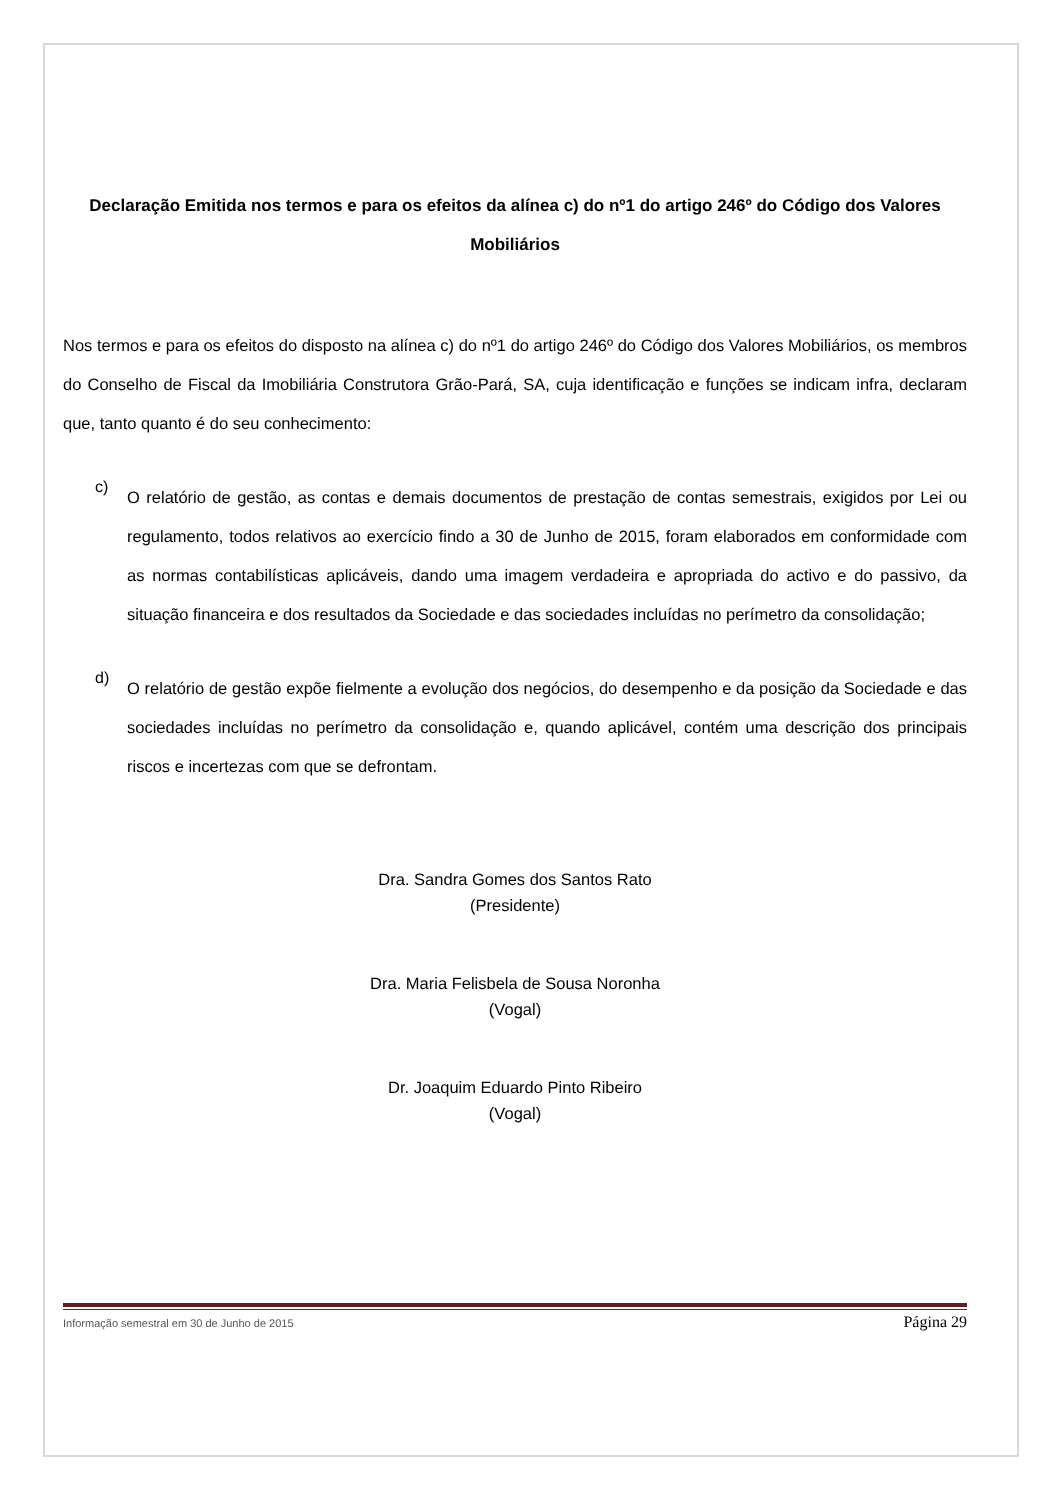Declaração Emitida nos termos e para os efeitos da alínea c) do nº1 do artigo 246º do Código dos Valores Mobiliários
Nos termos e para os efeitos do disposto na alínea c) do nº1 do artigo 246º do Código dos Valores Mobiliários, os membros do Conselho de Fiscal da Imobiliária Construtora Grão-Pará, SA, cuja identificação e funções se indicam infra, declaram que, tanto quanto é do seu conhecimento:
c)
O relatório de gestão, as contas e demais documentos de prestação de contas semestrais, exigidos por Lei ou regulamento, todos relativos ao exercício findo a 30 de Junho de 2015, foram elaborados em conformidade com as normas contabilísticas aplicáveis, dando uma imagem verdadeira e apropriada do activo e do passivo, da situação financeira e dos resultados da Sociedade e das sociedades incluídas no perímetro da consolidação;
d)
O relatório de gestão expõe fielmente a evolução dos negócios, do desempenho e da posição da Sociedade e das sociedades incluídas no perímetro da consolidação e, quando aplicável, contém uma descrição dos principais riscos e incertezas com que se defrontam.
Dra. Sandra Gomes dos Santos Rato
(Presidente)
Dra. Maria Felisbela de Sousa Noronha
(Vogal)
Dr. Joaquim Eduardo Pinto Ribeiro
(Vogal)
Informação semestral em 30 de Junho de 2015 Página 29